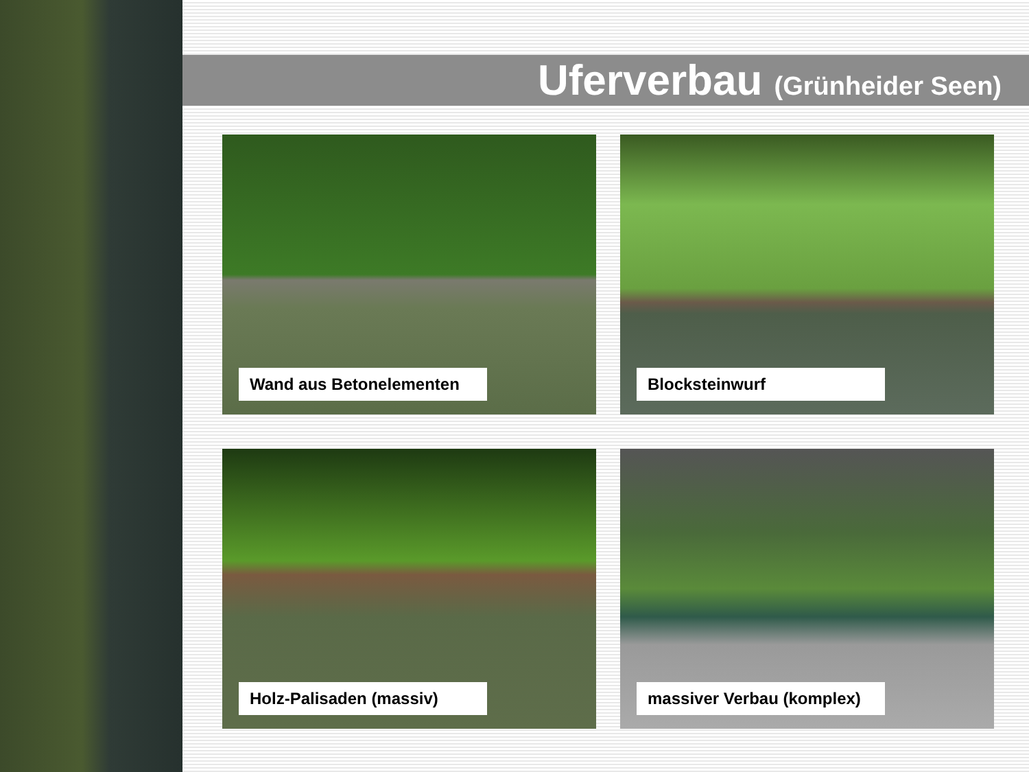Uferverbau (Grünheider Seen)
Wand aus Betonelementen
Blocksteinwurf
Holz-Palisaden (massiv)
massiver Verbau (komplex)